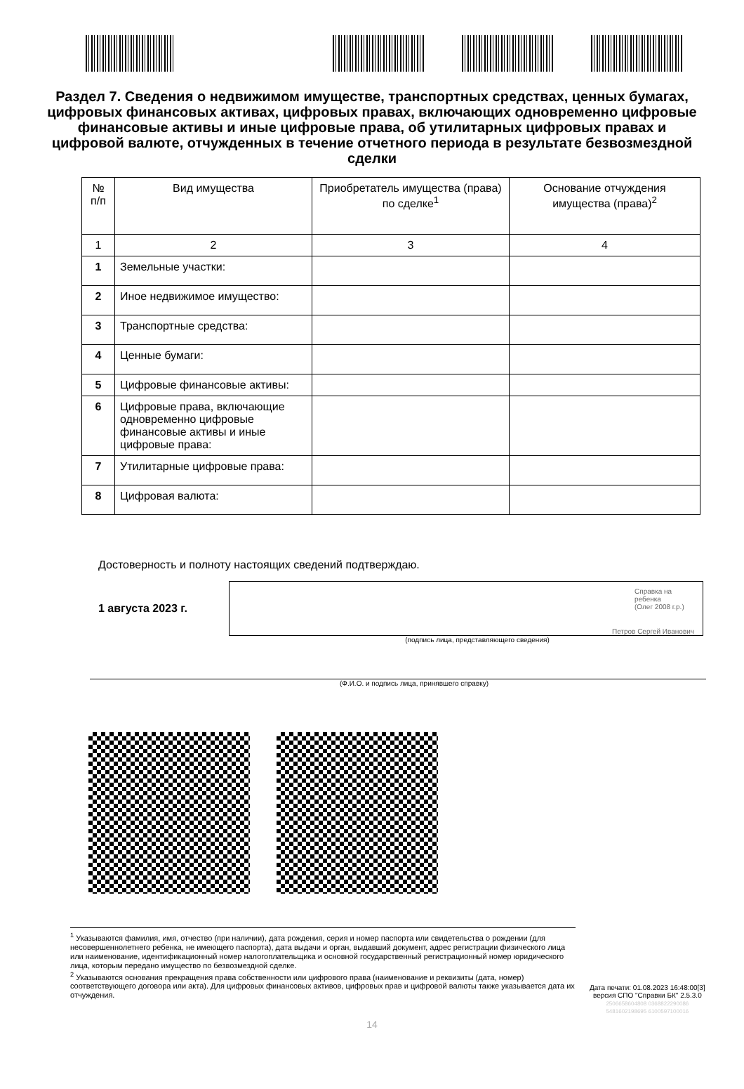Раздел 7. Сведения о недвижимом имуществе, транспортных средствах, ценных бумагах, цифровых финансовых активах, цифровых правах, включающих одновременно цифровые финансовые активы и иные цифровые права, об утилитарных цифровых правах и цифровой валюте, отчужденных в течение отчетного периода в результате безвозмездной сделки
| № п/п | Вид имущества | Приобретатель имущества (права) по сделке<sup>1</sup> | Основание отчуждения имущества (права)<sup>2</sup> |
| --- | --- | --- | --- |
| 1 | 2 | 3 | 4 |
| 1 | Земельные участки: | | |
| 2 | Иное недвижимое имущество: | | |
| 3 | Транспортные средства: | | |
| 4 | Ценные бумаги: | | |
| 5 | Цифровые финансовые активы: | | |
| 6 | Цифровые права, включающие одновременно цифровые финансовые активы и иные цифровые права: | | |
| 7 | Утилитарные цифровые права: | | |
| 8 | Цифровая валюта: | | |
Достоверность и полноту настоящих сведений подтверждаю.
1 августа 2023 г.
Справка на ребенка
(Олег 2008 г.р.)
Петров Сергей Иванович
(подпись лица, представляющего сведения)
(Ф.И.О. и подпись лица, принявшего справку)
<sup>1</sup> Указываются фамилия, имя, отчество (при наличии), дата рождения, серия и номер паспорта или свидетельства о рождении (для несовершеннолетнего ребенка, не имеющего паспорта), дата выдачи и орган, выдавший документ, адрес регистрации физического лица или наименование, идентификационный номер налогоплательщика и основной государственный регистрационный номер юридического лица, которым передано имущество по безвозмездной сделке.
<sup>2</sup> Указываются основания прекращения права собственности или цифрового права (наименование и реквизиты (дата, номер) соответствующего договора или акта). Для цифровых финансовых активов, цифровых прав и цифровой валюты также указывается дата их отчуждения.
Дата печати: 01.08.2023 16:48:00[3]
версия СПО "Справки БК" 2.5.3.0
2506658604808 0368822290086
5481602198695 6100597100016
14